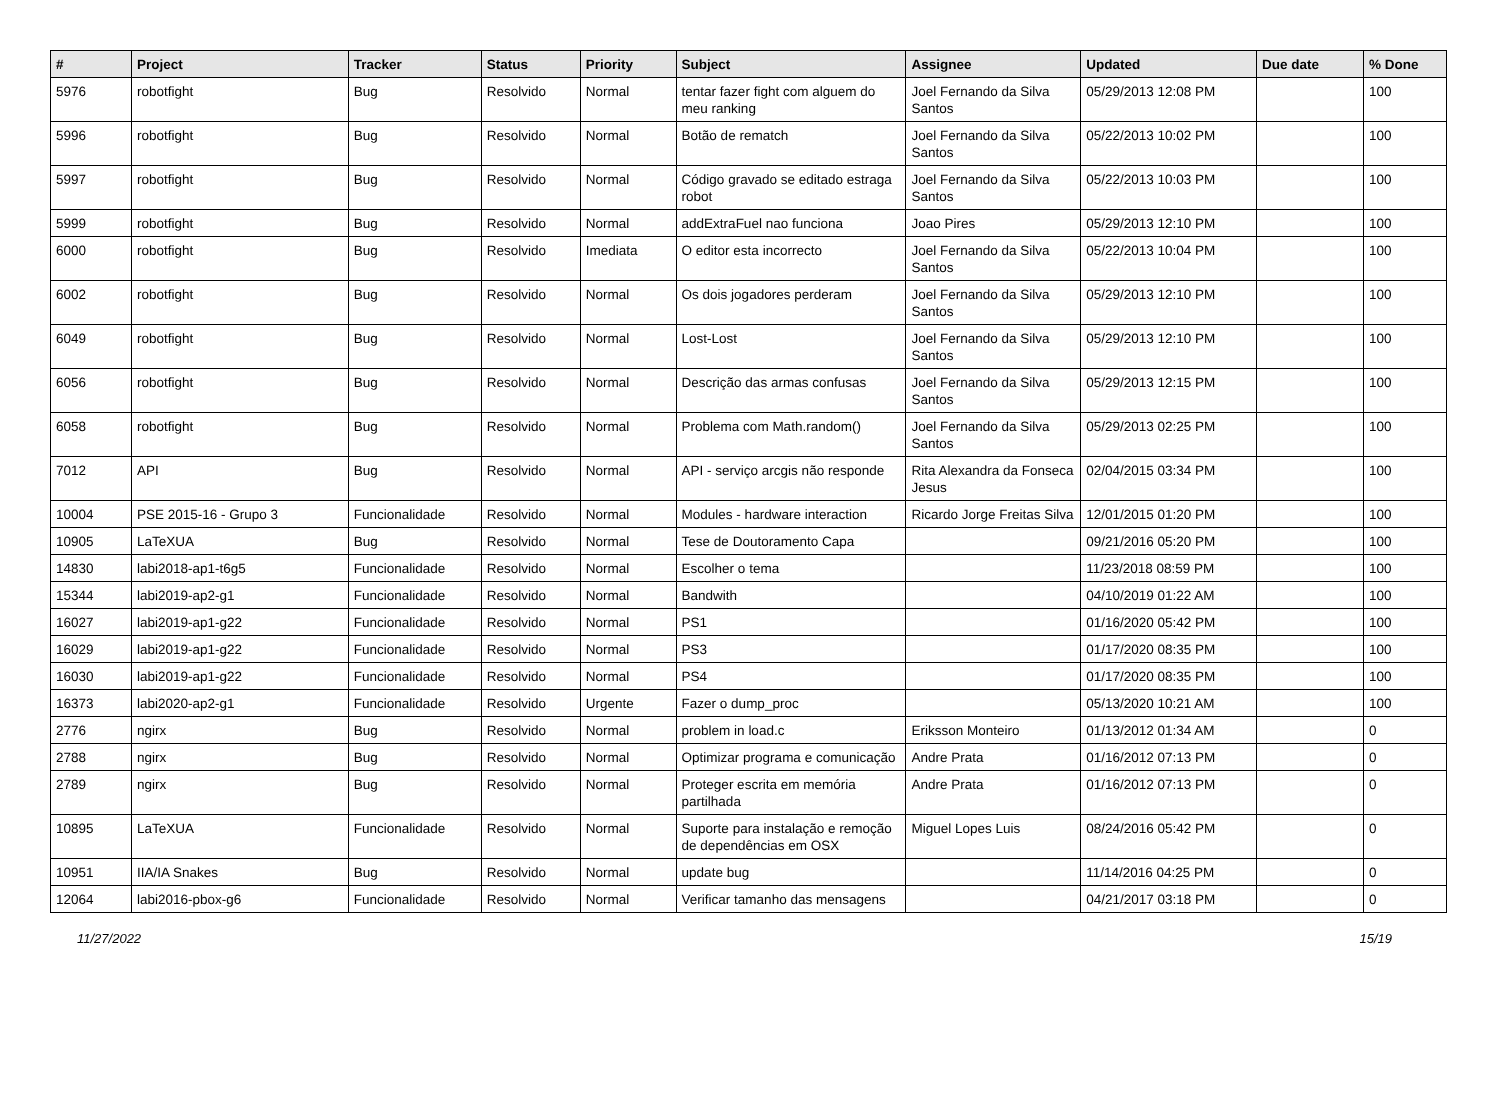| # | Project | Tracker | Status | Priority | Subject | Assignee | Updated | Due date | % Done |
| --- | --- | --- | --- | --- | --- | --- | --- | --- | --- |
| 5976 | robotfight | Bug | Resolvido | Normal | tentar fazer fight com alguem do meu ranking | Joel Fernando da Silva Santos | 05/29/2013 12:08 PM | | 100 |
| 5996 | robotfight | Bug | Resolvido | Normal | Botão de rematch | Joel Fernando da Silva Santos | 05/22/2013 10:02 PM | | 100 |
| 5997 | robotfight | Bug | Resolvido | Normal | Código gravado se editado estraga robot | Joel Fernando da Silva Santos | 05/22/2013 10:03 PM | | 100 |
| 5999 | robotfight | Bug | Resolvido | Normal | addExtraFuel nao funciona | Joao Pires | 05/29/2013 12:10 PM | | 100 |
| 6000 | robotfight | Bug | Resolvido | Imediata | O editor esta incorrecto | Joel Fernando da Silva Santos | 05/22/2013 10:04 PM | | 100 |
| 6002 | robotfight | Bug | Resolvido | Normal | Os dois jogadores perderam | Joel Fernando da Silva Santos | 05/29/2013 12:10 PM | | 100 |
| 6049 | robotfight | Bug | Resolvido | Normal | Lost-Lost | Joel Fernando da Silva Santos | 05/29/2013 12:10 PM | | 100 |
| 6056 | robotfight | Bug | Resolvido | Normal | Descrição das armas confusas | Joel Fernando da Silva Santos | 05/29/2013 12:15 PM | | 100 |
| 6058 | robotfight | Bug | Resolvido | Normal | Problema com Math.random() | Joel Fernando da Silva Santos | 05/29/2013 02:25 PM | | 100 |
| 7012 | API | Bug | Resolvido | Normal | API - serviço arcgis não responde | Rita Alexandra da Fonseca Jesus | 02/04/2015 03:34 PM | | 100 |
| 10004 | PSE 2015-16 - Grupo 3 | Funcionalidade | Resolvido | Normal | Modules - hardware interaction | Ricardo Jorge Freitas Silva | 12/01/2015 01:20 PM | | 100 |
| 10905 | LaTeXUA | Bug | Resolvido | Normal | Tese de Doutoramento Capa | | 09/21/2016 05:20 PM | | 100 |
| 14830 | labi2018-ap1-t6g5 | Funcionalidade | Resolvido | Normal | Escolher o tema | | 11/23/2018 08:59 PM | | 100 |
| 15344 | labi2019-ap2-g1 | Funcionalidade | Resolvido | Normal | Bandwith | | 04/10/2019 01:22 AM | | 100 |
| 16027 | labi2019-ap1-g22 | Funcionalidade | Resolvido | Normal | PS1 | | 01/16/2020 05:42 PM | | 100 |
| 16029 | labi2019-ap1-g22 | Funcionalidade | Resolvido | Normal | PS3 | | 01/17/2020 08:35 PM | | 100 |
| 16030 | labi2019-ap1-g22 | Funcionalidade | Resolvido | Normal | PS4 | | 01/17/2020 08:35 PM | | 100 |
| 16373 | labi2020-ap2-g1 | Funcionalidade | Resolvido | Urgente | Fazer o dump_proc | | 05/13/2020 10:21 AM | | 100 |
| 2776 | ngirx | Bug | Resolvido | Normal | problem in load.c | Eriksson Monteiro | 01/13/2012 01:34 AM | | 0 |
| 2788 | ngirx | Bug | Resolvido | Normal | Optimizar programa e comunicação | Andre Prata | 01/16/2012 07:13 PM | | 0 |
| 2789 | ngirx | Bug | Resolvido | Normal | Proteger escrita em memória partilhada | Andre Prata | 01/16/2012 07:13 PM | | 0 |
| 10895 | LaTeXUA | Funcionalidade | Resolvido | Normal | Suporte para instalação e remoção de dependências em OSX | Miguel Lopes Luis | 08/24/2016 05:42 PM | | 0 |
| 10951 | IIA/IA Snakes | Bug | Resolvido | Normal | update bug | | 11/14/2016 04:25 PM | | 0 |
| 12064 | labi2016-pbox-g6 | Funcionalidade | Resolvido | Normal | Verificar tamanho das mensagens | | 04/21/2017 03:18 PM | | 0 |
11/27/2022 15/19